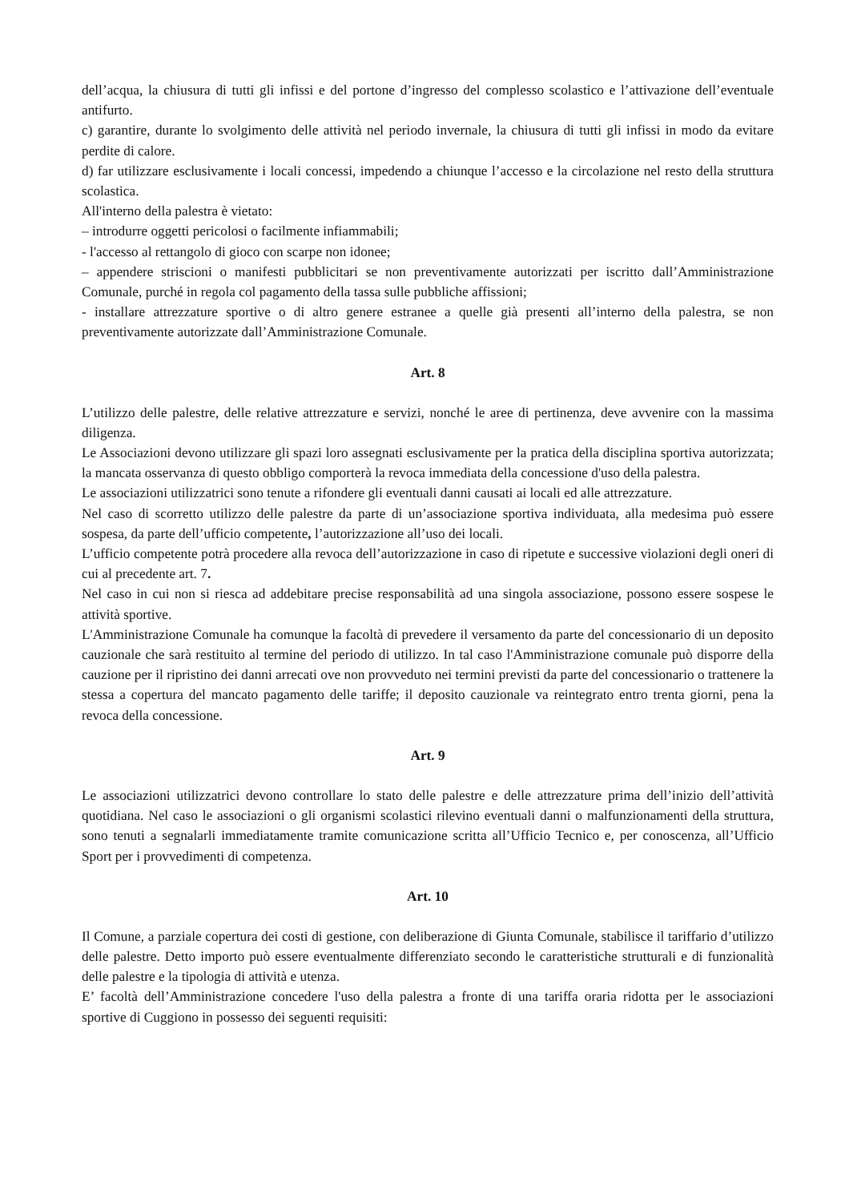dell’acqua, la chiusura di tutti gli infissi e del portone d’ingresso del complesso scolastico e l’attivazione dell’eventuale antifurto.
c) garantire, durante lo svolgimento delle attività nel periodo invernale, la chiusura di tutti gli infissi in modo da evitare perdite di calore.
d) far utilizzare esclusivamente i locali concessi, impedendo a chiunque l’accesso e la circolazione nel resto della struttura scolastica.
All'interno della palestra è vietato:
– introdurre oggetti pericolosi o facilmente infiammabili;
- l'accesso al rettangolo di gioco con scarpe non idonee;
– appendere striscioni o manifesti pubblicitari se non preventivamente autorizzati per iscritto dall’Amministrazione Comunale, purché in regola col pagamento della tassa sulle pubbliche affissioni;
- installare attrezzature sportive o di altro genere estranee a quelle già presenti all’interno della palestra, se non preventivamente autorizzate dall’Amministrazione Comunale.
Art. 8
L’utilizzo delle palestre, delle relative attrezzature e servizi, nonché le aree di pertinenza, deve avvenire con la massima diligenza.
Le Associazioni devono utilizzare gli spazi loro assegnati esclusivamente per la pratica della disciplina sportiva autorizzata; la mancata osservanza di questo obbligo comporterà la revoca immediata della concessione d'uso della palestra.
Le associazioni utilizzatrici sono tenute a rifondere gli eventuali danni causati ai locali ed alle attrezzature.
Nel caso di scorretto utilizzo delle palestre da parte di un’associazione sportiva individuata, alla medesima può essere sospesa, da parte dell’ufficio competente, l’autorizzazione all’uso dei locali.
L’ufficio competente potrà procedere alla revoca dell’autorizzazione in caso di ripetute e successive violazioni degli oneri di cui al precedente art. 7.
Nel caso in cui non si riesca ad addebitare precise responsabilità ad una singola associazione, possono essere sospese le attività sportive.
L'Amministrazione Comunale ha comunque la facoltà di prevedere il versamento da parte del concessionario di un deposito cauzionale che sarà restituito al termine del periodo di utilizzo. In tal caso l'Amministrazione comunale può disporre della cauzione per il ripristino dei danni arrecati ove non provveduto nei termini previsti da parte del concessionario o trattenere la stessa a copertura del mancato pagamento delle tariffe; il deposito cauzionale va reintegrato entro trenta giorni, pena la revoca della concessione.
Art. 9
Le associazioni utilizzatrici devono controllare lo stato delle palestre e delle attrezzature prima dell’inizio dell’attività quotidiana. Nel caso le associazioni o gli organismi scolastici rilevino eventuali danni o malfunzionamenti della struttura, sono tenuti a segnalarli immediatamente tramite comunicazione scritta all’Ufficio Tecnico e, per conoscenza, all’Ufficio Sport per i provvedimenti di competenza.
Art. 10
Il Comune, a parziale copertura dei costi di gestione, con deliberazione di Giunta Comunale, stabilisce il tariffario d’utilizzo delle palestre. Detto importo può essere eventualmente differenziato secondo le caratteristiche strutturali e di funzionalità delle palestre e la tipologia di attività e utenza.
E’ facoltà dell’Amministrazione concedere l'uso della palestra a fronte di una tariffa oraria ridotta per le associazioni sportive di Cuggiono in possesso dei seguenti requisiti: